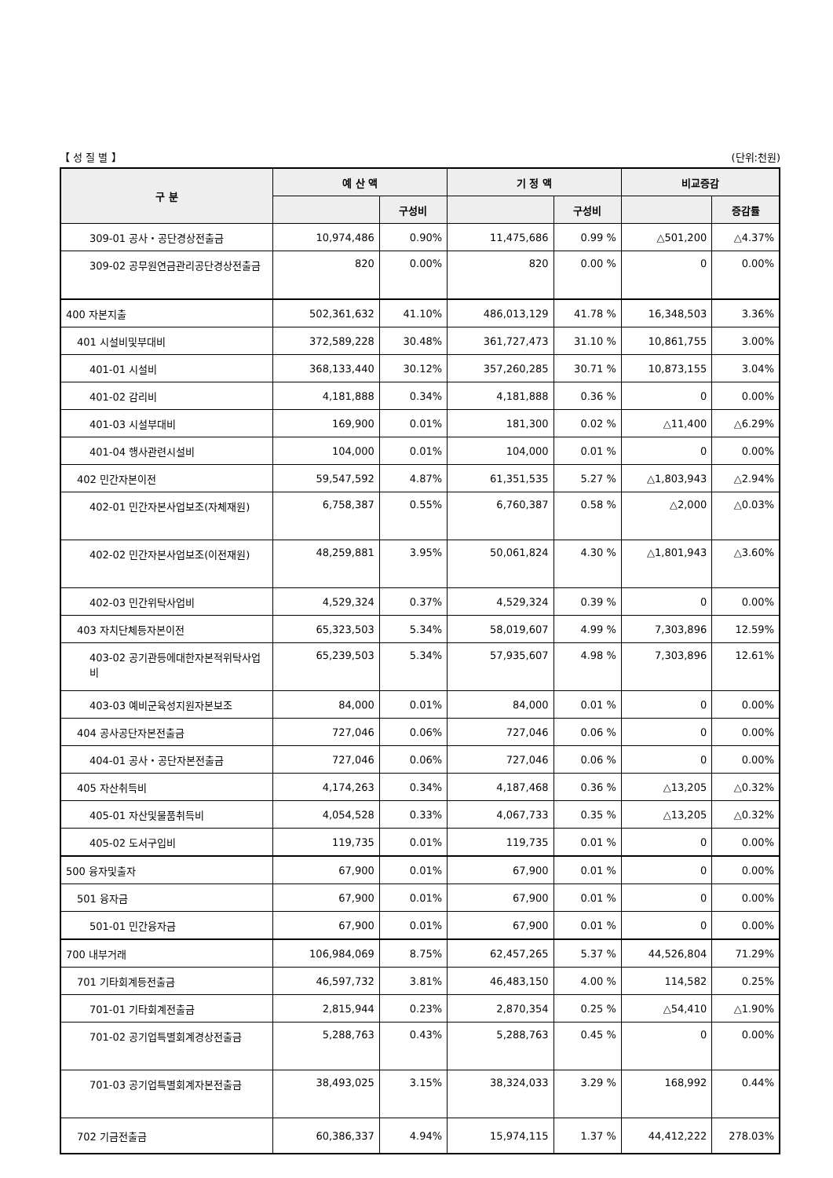【 성 질 별 】 (단위:천원)
| 구 분 | 예 산 액 | | 기 정 액 | | 비교증감 | |
| --- | --- | --- | --- | --- | --- | --- |
| | | 구성비 | | 구성비 | | 증감률 |
| 309-01 공사・공단경상전출금 | 10,974,486 | 0.90% | 11,475,686 | 0.99 % | △501,200 | △4.37% |
| 309-02 공무원연금관리공단경상전출금 | 820 | 0.00% | 820 | 0.00 % | 0 | 0.00% |
| 400 자본지출 | 502,361,632 | 41.10% | 486,013,129 | 41.78 % | 16,348,503 | 3.36% |
| 401 시설비및부대비 | 372,589,228 | 30.48% | 361,727,473 | 31.10 % | 10,861,755 | 3.00% |
| 401-01 시설비 | 368,133,440 | 30.12% | 357,260,285 | 30.71 % | 10,873,155 | 3.04% |
| 401-02 감리비 | 4,181,888 | 0.34% | 4,181,888 | 0.36 % | 0 | 0.00% |
| 401-03 시설부대비 | 169,900 | 0.01% | 181,300 | 0.02 % | △11,400 | △6.29% |
| 401-04 행사관련시설비 | 104,000 | 0.01% | 104,000 | 0.01 % | 0 | 0.00% |
| 402 민간자본이전 | 59,547,592 | 4.87% | 61,351,535 | 5.27 % | △1,803,943 | △2.94% |
| 402-01 민간자본사업보조(자체재원) | 6,758,387 | 0.55% | 6,760,387 | 0.58 % | △2,000 | △0.03% |
| 402-02 민간자본사업보조(이전재원) | 48,259,881 | 3.95% | 50,061,824 | 4.30 % | △1,801,943 | △3.60% |
| 402-03 민간위탁사업비 | 4,529,324 | 0.37% | 4,529,324 | 0.39 % | 0 | 0.00% |
| 403 자치단체등자본이전 | 65,323,503 | 5.34% | 58,019,607 | 4.99 % | 7,303,896 | 12.59% |
| 403-02 공기관등에대한자본적위탁사업비 | 65,239,503 | 5.34% | 57,935,607 | 4.98 % | 7,303,896 | 12.61% |
| 403-03 예비군육성지원자본보조 | 84,000 | 0.01% | 84,000 | 0.01 % | 0 | 0.00% |
| 404 공사공단자본전출금 | 727,046 | 0.06% | 727,046 | 0.06 % | 0 | 0.00% |
| 404-01 공사・공단자본전출금 | 727,046 | 0.06% | 727,046 | 0.06 % | 0 | 0.00% |
| 405 자산취득비 | 4,174,263 | 0.34% | 4,187,468 | 0.36 % | △13,205 | △0.32% |
| 405-01 자산및물품취득비 | 4,054,528 | 0.33% | 4,067,733 | 0.35 % | △13,205 | △0.32% |
| 405-02 도서구입비 | 119,735 | 0.01% | 119,735 | 0.01 % | 0 | 0.00% |
| 500 융자및출자 | 67,900 | 0.01% | 67,900 | 0.01 % | 0 | 0.00% |
| 501 융자금 | 67,900 | 0.01% | 67,900 | 0.01 % | 0 | 0.00% |
| 501-01 민간융자금 | 67,900 | 0.01% | 67,900 | 0.01 % | 0 | 0.00% |
| 700 내부거래 | 106,984,069 | 8.75% | 62,457,265 | 5.37 % | 44,526,804 | 71.29% |
| 701 기타회계등전출금 | 46,597,732 | 3.81% | 46,483,150 | 4.00 % | 114,582 | 0.25% |
| 701-01 기타회계전출금 | 2,815,944 | 0.23% | 2,870,354 | 0.25 % | △54,410 | △1.90% |
| 701-02 공기업특별회계경상전출금 | 5,288,763 | 0.43% | 5,288,763 | 0.45 % | 0 | 0.00% |
| 701-03 공기업특별회계자본전출금 | 38,493,025 | 3.15% | 38,324,033 | 3.29 % | 168,992 | 0.44% |
| 702 기금전출금 | 60,386,337 | 4.94% | 15,974,115 | 1.37 % | 44,412,222 | 278.03% |